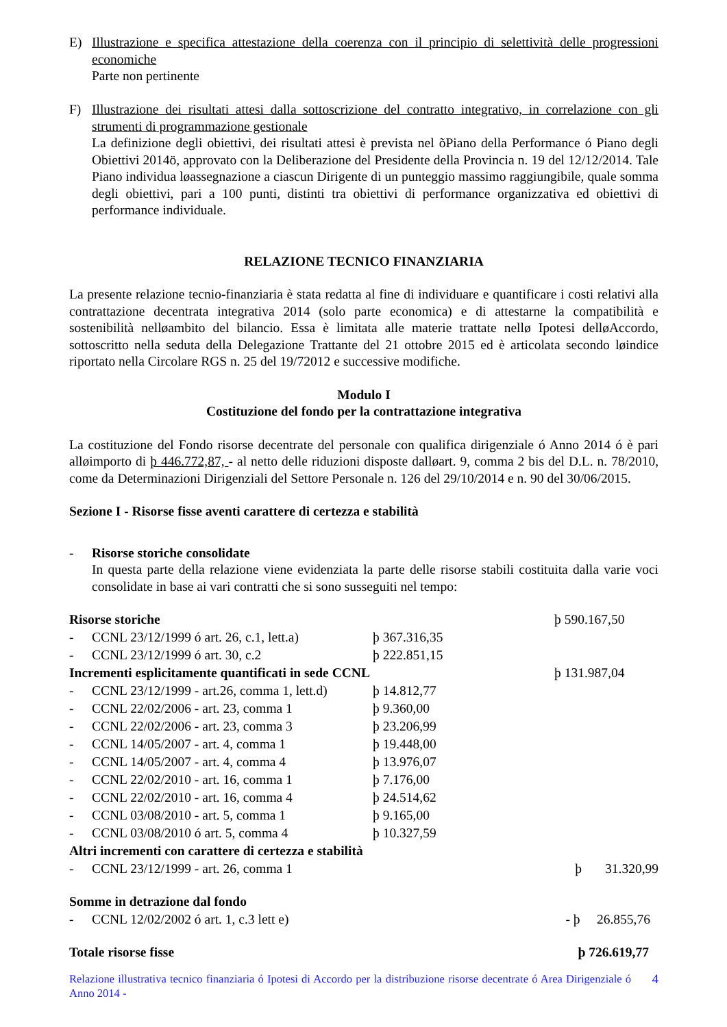E) Illustrazione e specifica attestazione della coerenza con il principio di selettività delle progressioni economiche
Parte non pertinente
F) Illustrazione dei risultati attesi dalla sottoscrizione del contratto integrativo, in correlazione con gli strumenti di programmazione gestionale
La definizione degli obiettivi, dei risultati attesi è prevista nel õPiano della Performance ó Piano degli Obiettivi 2014ö, approvato con la Deliberazione del Presidente della Provincia n. 19 del 12/12/2014. Tale Piano individua løassegnazione a ciascun Dirigente di un punteggio massimo raggiungibile, quale somma degli obiettivi, pari a 100 punti, distinti tra obiettivi di performance organizzativa ed obiettivi di performance individuale.
RELAZIONE TECNICO FINANZIARIA
La presente relazione tecnio-finanziaria è stata redatta al fine di individuare e quantificare i costi relativi alla contrattazione decentrata integrativa 2014 (solo parte economica) e di attestarne la compatibilità e sostenibilità nelløambito del bilancio. Essa è limitata alle materie trattate nellø Ipotesi delløAccordo, sottoscritto nella seduta della Delegazione Trattante del 21 ottobre 2015 ed è articolata secondo løindice riportato nella Circolare RGS n. 25 del 19/72012 e successive modifiche.
Modulo I
Costituzione del fondo per la contrattazione integrativa
La costituzione del Fondo risorse decentrate del personale con qualifica dirigenziale ó Anno 2014 ó è pari alløimporto di þ 446.772,87, - al netto delle riduzioni disposte dalløart. 9, comma 2 bis del D.L. n. 78/2010, come da Determinazioni Dirigenziali del Settore Personale n. 126 del 29/10/2014 e n. 90 del 30/06/2015.
Sezione I - Risorse fisse aventi carattere di certezza e stabilità
- Risorse storiche consolidate
In questa parte della relazione viene evidenziata la parte delle risorse stabili costituita dalla varie voci consolidate in base ai vari contratti che si sono susseguiti nel tempo:
| Risorse storiche | | | þ 590.167,50 |
| - | CCNL 23/12/1999 ó art. 26, c.1, lett.a) | þ 367.316,35 | |
| - | CCNL 23/12/1999 ó art. 30, c.2 | þ 222.851,15 | |
| Incrementi esplicitamente quantificati in sede CCNL | | | þ 131.987,04 |
| - | CCNL 23/12/1999 - art.26, comma 1, lett.d) | þ 14.812,77 | |
| - | CCNL 22/02/2006 - art. 23, comma 1 | þ 9.360,00 | |
| - | CCNL 22/02/2006 - art. 23, comma 3 | þ 23.206,99 | |
| - | CCNL 14/05/2007 - art. 4, comma 1 | þ 19.448,00 | |
| - | CCNL 14/05/2007 - art. 4, comma 4 | þ 13.976,07 | |
| - | CCNL 22/02/2010 - art. 16, comma 1 | þ 7.176,00 | |
| - | CCNL 22/02/2010 - art. 16, comma 4 | þ 24.514,62 | |
| - | CCNL 03/08/2010 - art. 5, comma 1 | þ 9.165,00 | |
| - | CCNL 03/08/2010 ó art. 5, comma 4 | þ 10.327,59 | |
| Altri incrementi con carattere di certezza e stabilità | | | |
| - | CCNL 23/12/1999 - art. 26, comma 1 | | þ 31.320,99 |
| Somme in detrazione dal fondo | | | |
| - | CCNL 12/02/2002 ó art. 1, c.3 lett e) | | - þ 26.855,76 |
| Totale risorse fisse | | | þ 726.619,77 |
Relazione illustrativa tecnico finanziaria ó Ipotesi di Accordo per la distribuzione risorse decentrate ó Area Dirigenziale ó Anno 2014 -
4